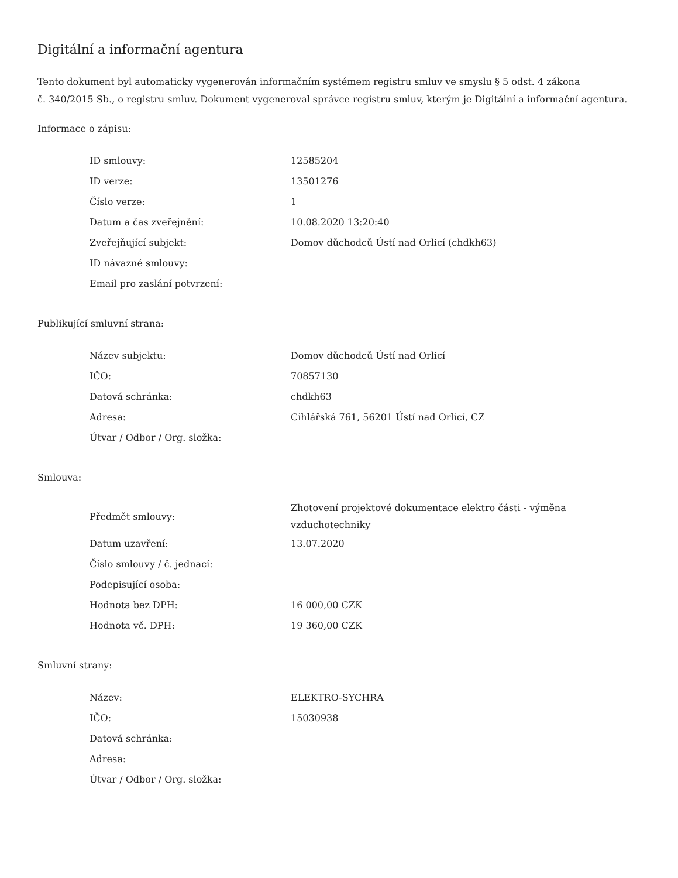Digitální a informační agentura
Tento dokument byl automaticky vygenerován informačním systémem registru smluv ve smyslu § 5 odst. 4 zákona
č. 340/2015 Sb., o registru smluv. Dokument vygeneroval správce registru smluv, kterým je Digitální a informační agentura.
Informace o zápisu:
| ID smlouvy: | 12585204 |
| ID verze: | 13501276 |
| Číslo verze: | 1 |
| Datum a čas zveřejnění: | 10.08.2020 13:20:40 |
| Zveřejňující subjekt: | Domov důchodců Ústí nad Orlicí (chdkh63) |
| ID návazné smlouvy: | |
| Email pro zaslání potvrzení: | |
Publikující smluvní strana:
| Název subjektu: | Domov důchodců Ústí nad Orlicí |
| IČO: | 70857130 |
| Datová schránka: | chdkh63 |
| Adresa: | Cihlářská 761, 56201 Ústí nad Orlicí, CZ |
| Útvar / Odbor / Org. složka: | |
Smlouva:
| Předmět smlouvy: | Zhotovení projektové dokumentace elektro části - výměna vzduchotechniky |
| Datum uzavření: | 13.07.2020 |
| Číslo smlouvy / č. jednací: | |
| Podepisující osoba: | |
| Hodnota bez DPH: | 16 000,00 CZK |
| Hodnota vč. DPH: | 19 360,00 CZK |
Smluvní strany:
| Název: | ELEKTRO-SYCHRA |
| IČO: | 15030938 |
| Datová schránka: | |
| Adresa: | |
| Útvar / Odbor / Org. složka: | |